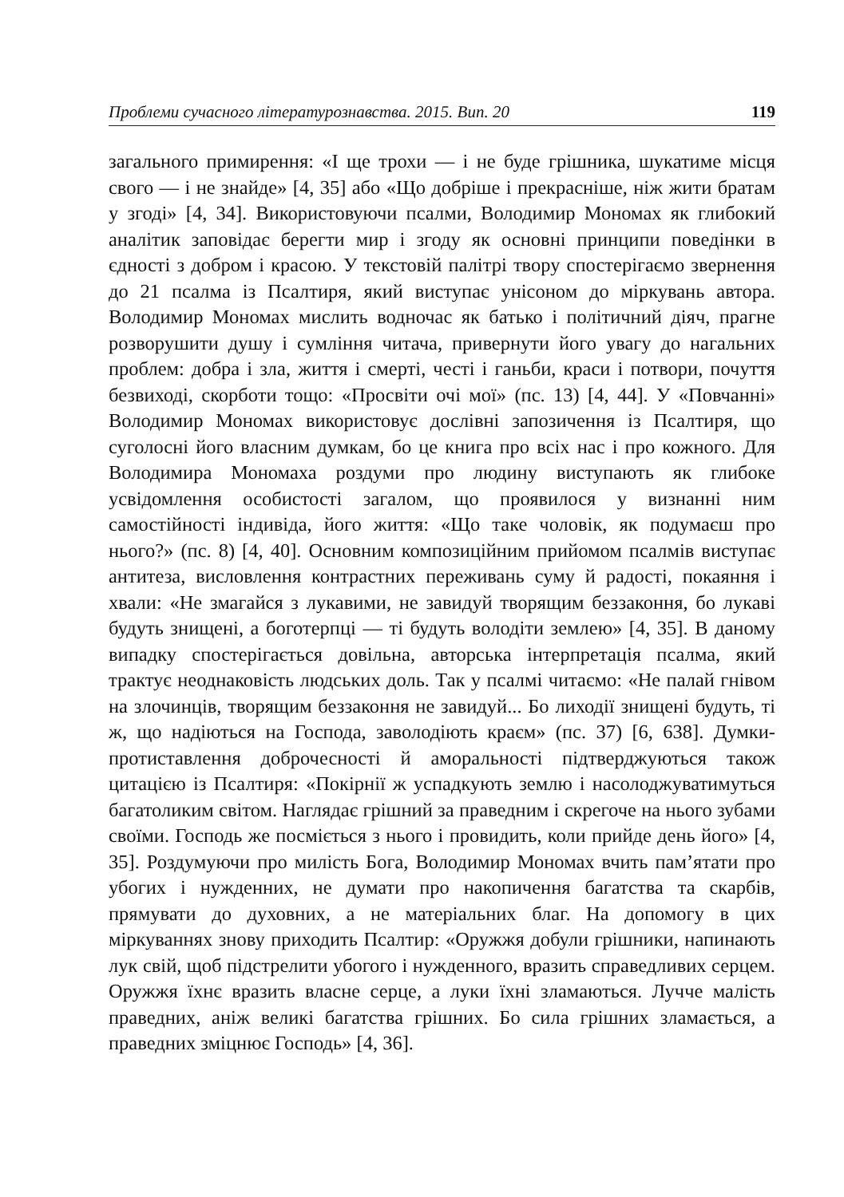Проблеми сучасного літературознавства. 2015. Вип. 20 119
загального примирення: «І ще трохи — і не буде грішника, шукатиме місця свого — і не знайде» [4, 35] або «Що добріше і прекрасніше, ніж жити братам у згоді» [4, 34]. Використовуючи псалми, Володимир Мономах як глибокий аналітик заповідає берегти мир і згоду як основні принципи поведінки в єдності з добром і красою. У текстовій палітрі твору спостерігаємо звернення до 21 псалма із Псалтиря, який виступає унісоном до міркувань автора. Володимир Мономах мислить водночас як батько і політичний діяч, прагне розворушити душу і сумління читача, привернути його увагу до нагальних проблем: добра і зла, життя і смерті, честі і ганьби, краси і потвори, почуття безвиході, скорботи тощо: «Просвіти очі мої» (пс. 13) [4, 44]. У «Повчанні» Володимир Мономах використовує дослівні запозичення із Псалтиря, що суголосні його власним думкам, бо це книга про всіх нас і про кожного. Для Володимира Мономаха роздуми про людину виступають як глибоке усвідомлення особистості загалом, що проявилося у визнанні ним самостійності індивіда, його життя: «Що таке чоловік, як подумаєш про нього?» (пс. 8) [4, 40]. Основним композиційним прийомом псалмів виступає антитеза, висловлення контрастних переживань суму й радості, покаяння і хвали: «Не змагайся з лукавими, не завидуй творящим беззаконня, бо лукаві будуть знищені, а боготерпці — ті будуть володіти землею» [4, 35]. В даному випадку спостерігається довільна, авторська інтерпретація псалма, який трактує неоднаковість людських доль. Так у псалмі читаємо: «Не палай гнівом на злочинців, творящим беззаконня не завидуй... Бо лиходії знищені будуть, ті ж, що надіються на Господа, заволодіють краєм» (пс. 37) [6, 638]. Думки-протиставлення доброчесності й аморальності підтверджуються також цитацією із Псалтиря: «Покірнії ж успадкують землю і насолоджуватимуться багатоликим світом. Наглядає грішний за праведним і скрегоче на нього зубами своїми. Господь же посміється з нього і провидить, коли прийде день його» [4, 35]. Роздумуючи про милість Бога, Володимир Мономах вчить пам’ятати про убогих і нужденних, не думати про накопичення багатства та скарбів, прямувати до духовних, а не матеріальних благ. На допомогу в цих міркуваннях знову приходить Псалтир: «Оружжя добули грішники, напинають лук свій, щоб підстрелити убогого і нужденного, вразить справедливих серцем. Оружжя їхнє вразить власне серце, а луки їхні зламаються. Лучче малість праведних, аніж великі багатства грішних. Бо сила грішних зламається, а праведних зміцнює Господь» [4, 36].